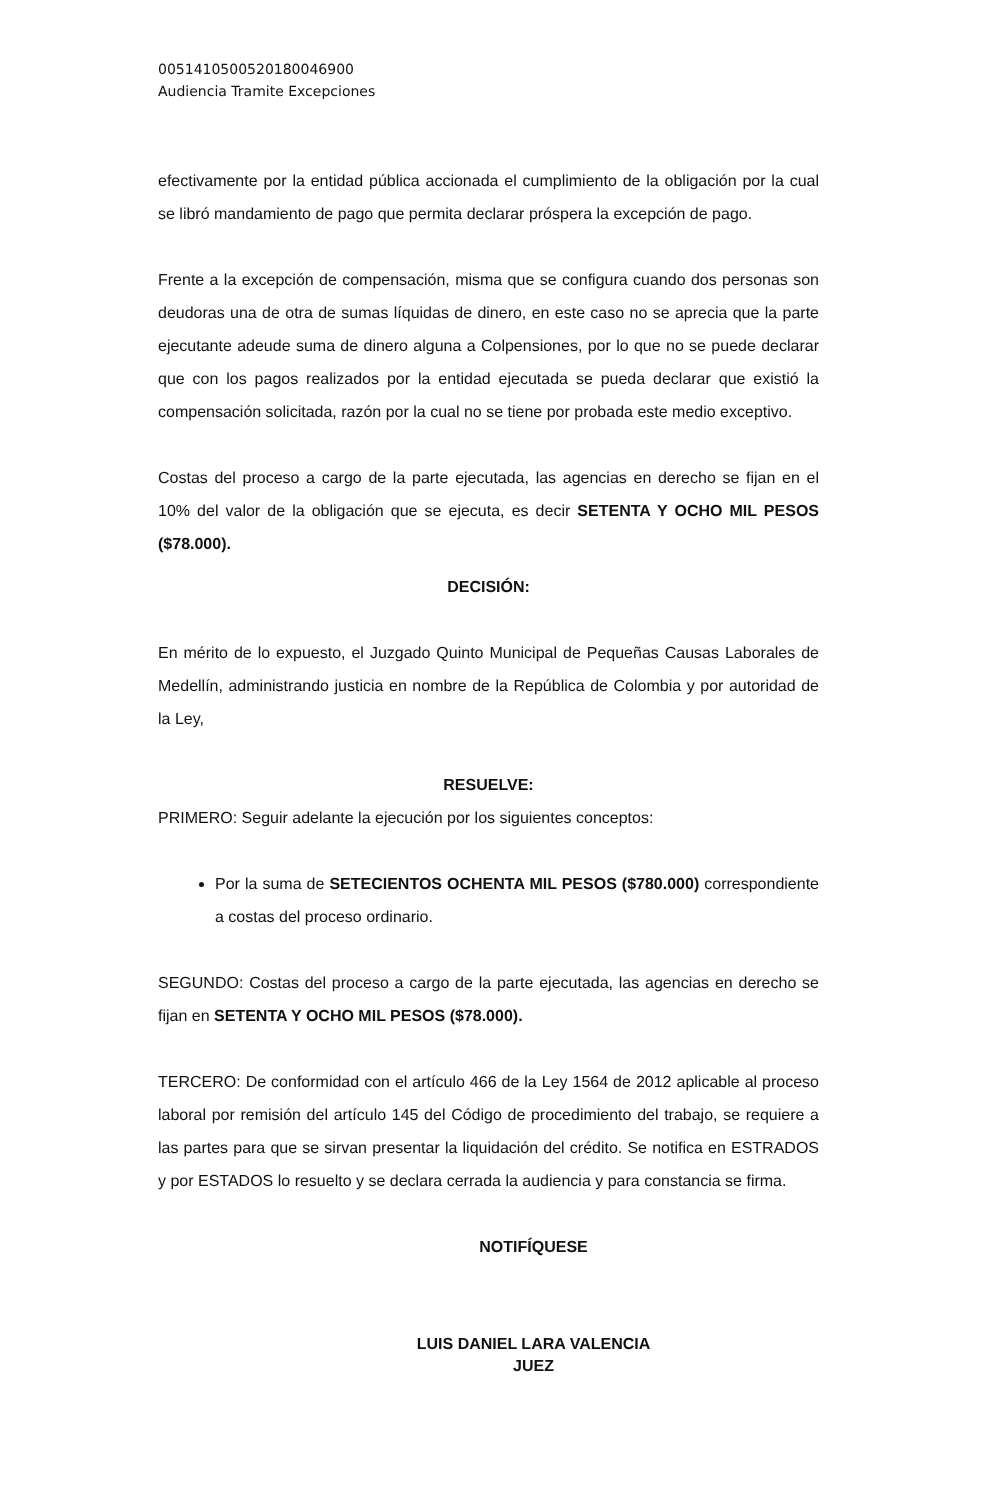00514105005201800469​00
Audiencia Tramite Excepciones
efectivamente por la entidad pública accionada el cumplimiento de la obligación por la cual se libró mandamiento de pago que permita declarar próspera la excepción de pago.
Frente a la excepción de compensación, misma que se configura cuando dos personas son deudoras una de otra de sumas líquidas de dinero, en este caso no se aprecia que la parte ejecutante adeude suma de dinero alguna a Colpensiones, por lo que no se puede declarar que con los pagos realizados por la entidad ejecutada se pueda declarar que existió la compensación solicitada, razón por la cual no se tiene por probada este medio exceptivo.
Costas del proceso a cargo de la parte ejecutada, las agencias en derecho se fijan en el 10% del valor de la obligación que se ejecuta, es decir SETENTA Y OCHO MIL PESOS ($78.000).
DECISIÓN:
En mérito de lo expuesto, el Juzgado Quinto Municipal de Pequeñas Causas Laborales de Medellín, administrando justicia en nombre de la República de Colombia y por autoridad de la Ley,
RESUELVE:
PRIMERO: Seguir adelante la ejecución por los siguientes conceptos:
Por la suma de SETECIENTOS OCHENTA MIL PESOS ($780.000) correspondiente a costas del proceso ordinario.
SEGUNDO: Costas del proceso a cargo de la parte ejecutada, las agencias en derecho se fijan en SETENTA Y OCHO MIL PESOS ($78.000).
TERCERO: De conformidad con el artículo 466 de la Ley 1564 de 2012 aplicable al proceso laboral por remisión del artículo 145 del Código de procedimiento del trabajo, se requiere a las partes para que se sirvan presentar la liquidación del crédito. Se notifica en ESTRADOS y por ESTADOS lo resuelto y se declara cerrada la audiencia y para constancia se firma.
NOTIFÍQUESE
LUIS DANIEL LARA VALENCIA
JUEZ